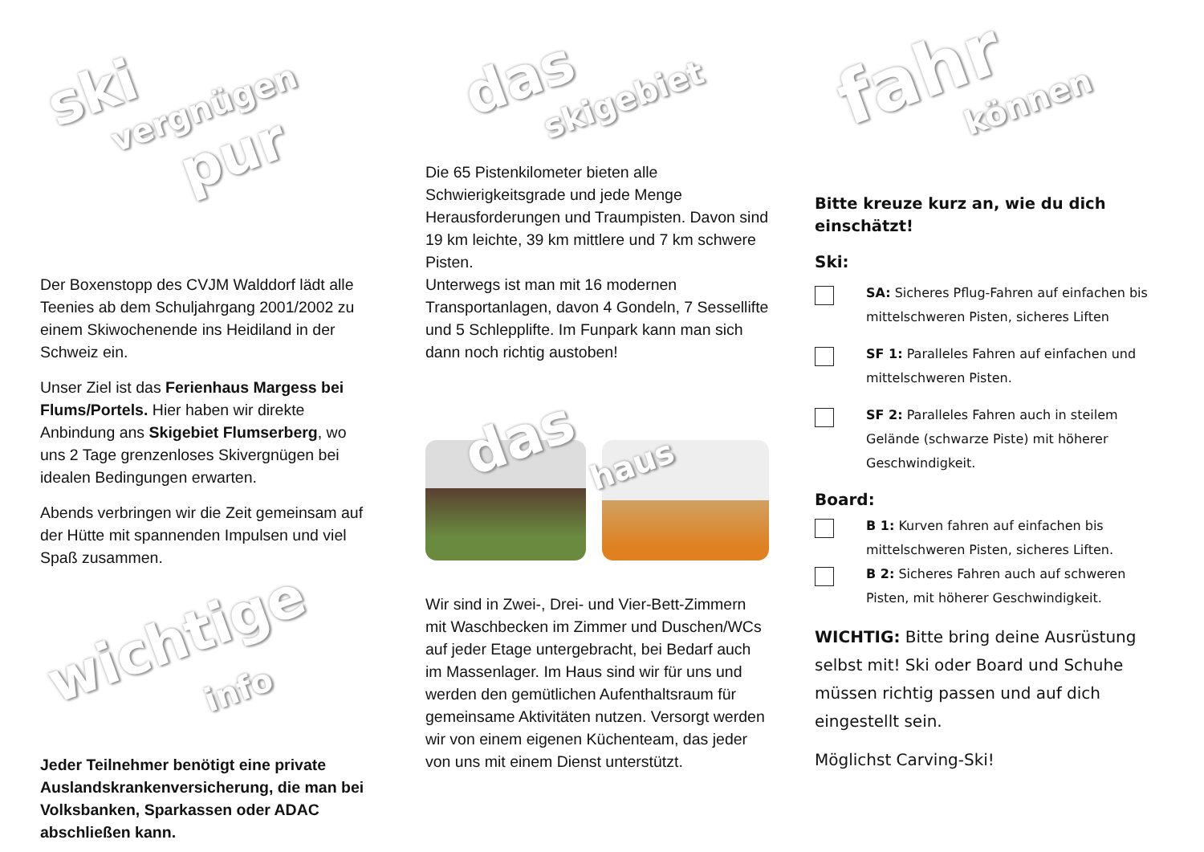ski
vergnügen
pur
Der Boxenstopp des CVJM Walddorf lädt alle Teenies ab dem Schuljahrgang 2001/2002 zu einem Skiwochenende ins Heidiland in der Schweiz ein.
Unser Ziel ist das Ferienhaus Margess bei Flums/Portels. Hier haben wir direkte Anbindung ans Skigebiet Flumserberg, wo uns 2 Tage grenzenloses Skivergnügen bei idealen Bedingungen erwarten.
Abends verbringen wir die Zeit gemeinsam auf der Hütte mit spannenden Impulsen und viel Spaß zusammen.
wichtige
info
Jeder Teilnehmer benötigt eine private Auslandskrankenversicherung, die man bei Volksbanken, Sparkassen oder ADAC abschließen kann.
das
skigebiet
Die 65 Pistenkilometer bieten alle Schwierigkeitsgrade und jede Menge Herausforderungen und Traumpisten. Davon sind 19 km leichte, 39 km mittlere und 7 km schwere Pisten.
Unterwegs ist man mit 16 modernen Transportanlagen, davon 4 Gondeln, 7 Sessellifte und 5 Schlepplifte. Im Funpark kann man sich dann noch richtig austoben!
das
haus
Wir sind in Zwei-, Drei- und Vier-Bett-Zimmern mit Waschbecken im Zimmer und Duschen/WCs auf jeder Etage untergebracht, bei Bedarf auch im Massenlager. Im Haus sind wir für uns und werden den gemütlichen Aufenthaltsraum für gemeinsame Aktivitäten nutzen. Versorgt werden wir von einem eigenen Küchenteam, das jeder von uns mit einem Dienst unterstützt.
fahr
können
Bitte kreuze kurz an, wie du dich einschätzt!
Ski:
SA: Sicheres Pflug-Fahren auf einfachen bis mittelschweren Pisten, sicheres Liften
SF 1: Paralleles Fahren auf einfachen und mittelschweren Pisten.
SF 2: Paralleles Fahren auch in steilem Gelände (schwarze Piste) mit höherer Geschwindigkeit.
Board:
B 1: Kurven fahren auf einfachen bis mittelschweren Pisten, sicheres Liften.
B 2: Sicheres Fahren auch auf schweren Pisten, mit höherer Geschwindigkeit.
WICHTIG: Bitte bring deine Ausrüstung selbst mit! Ski oder Board und Schuhe müssen richtig passen und auf dich eingestellt sein.
Möglichst Carving-Ski!